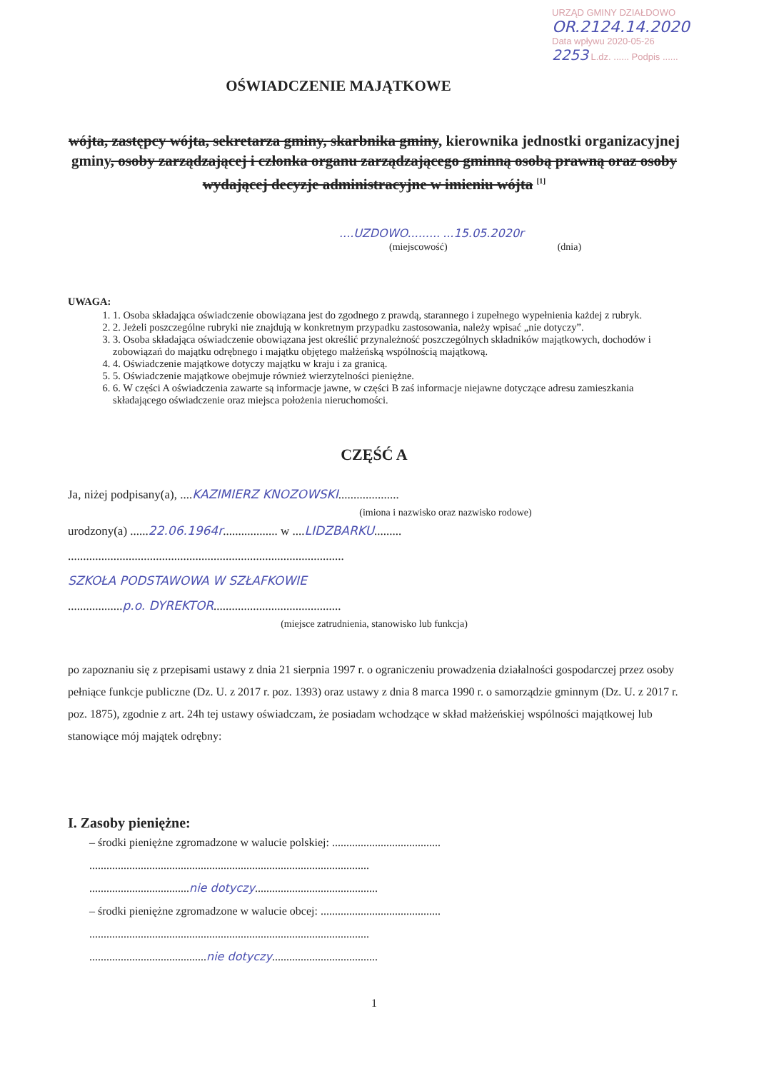URZĄD GMINY DZIAŁDOWO
OR.2124.14.2020
Data wpływu 2020-05-26
2253 L.dz. ...... Podpis ......
OŚWIADCZENIE MAJĄTKOWE
wójta, zastępcy wójta, sekretarza gminy, skarbnika gminy, kierownika jednostki organizacyjnej gminy, osoby zarządzającej i członka organu zarządzającego gminną osobą prawną oraz osoby wydającej decyzje administracyjne w imieniu wójta <sup>[1]</sup>
....UZDOWO......... ...15.05.2020r
(miejscowość) (dnia)
UWAGA:
1. 1. Osoba składająca oświadczenie obowiązana jest do zgodnego z prawdą, starannego i zupełnego wypełnienia każdej z rubryk.
2. 2. Jeżeli poszczególne rubryki nie znajdują w konkretnym przypadku zastosowania, należy wpisać „nie dotyczy”.
3. 3. Osoba składająca oświadczenie obowiązana jest określić przynależność poszczególnych składników majątkowych, dochodów i zobowiązań do majątku odrębnego i majątku objętego małżeńską wspólnością majątkową.
4. 4. Oświadczenie majątkowe dotyczy majątku w kraju i za granicą.
5. 5. Oświadczenie majątkowe obejmuje również wierzytelności pieniężne.
6. 6. W części A oświadczenia zawarte są informacje jawne, w części B zaś informacje niejawne dotyczące adresu zamieszkania składającego oświadczenie oraz miejsca położenia nieruchomości.
CZĘŚĆ A
Ja, niżej podpisany(a), ....KAZIMIERZ KNOZOWSKI....................
(imiona i nazwisko oraz nazwisko rodowe)
urodzony(a) ......22.06.1964r.................. w ....LIDZBARKU.........
...........................................................................................
SZKOŁA PODSTAWOWA W SZŁAFKOWIE
..................p.o. DYREKTOR..........................................
(miejsce zatrudnienia, stanowisko lub funkcja)
po zapoznaniu się z przepisami ustawy z dnia 21 sierpnia 1997 r. o ograniczeniu prowadzenia działalności gospodarczej przez osoby pełniące funkcje publiczne (Dz. U. z 2017 r. poz. 1393) oraz ustawy z dnia 8 marca 1990 r. o samorządzie gminnym (Dz. U. z 2017 r. poz. 1875), zgodnie z art. 24h tej ustawy oświadczam, że posiadam wchodzące w skład małżeńskiej wspólności majątkowej lub stanowiące mój majątek odrębny:
I. Zasoby pieniężne:
– środki pieniężne zgromadzone w walucie polskiej: ......................................
..................................................................................................
...................................nie dotyczy...........................................
– środki pieniężne zgromadzone w walucie obcej: ..........................................
..................................................................................................
.........................................nie dotyczy.....................................
1